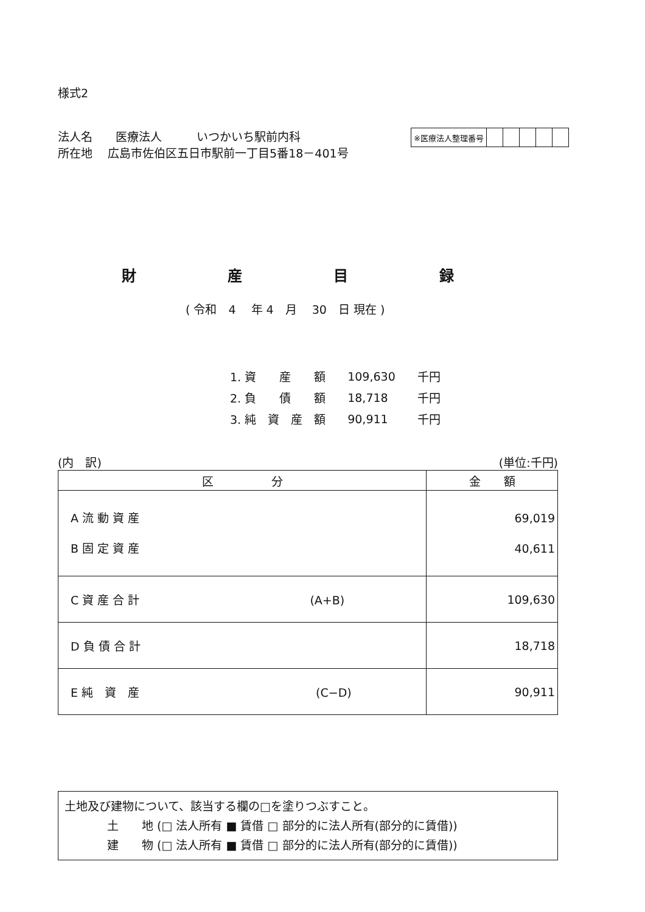様式2
法人名　　医療法人　　　いつかいち駅前内科
所在地　 広島市佐伯区五日市駅前一丁目5番18－401号
| ※医療法人整理番号 | | | | | |
財産目録
( 令和　4　 年 4　月　 30　日 現在 )
| 1. 資 産 額 | 109,630 | 千円 |
| 2. 負 債 額 | 18,718 | 千円 |
| 3. 純 資 産 額 | 90,911 | 千円 |
(内　訳) (単位:千円)
| 区 分 | 金 額 |
| --- | --- |
| A 流 動 資 産 B 固 定 資 産 | 69,019 40,611 |
| C 資 産 合 計 (A+B) | 109,630 |
| D 負 債 合 計 | 18,718 |
| E 純 資 産 (C−D) | 90,911 |
土地及び建物について、該当する欄の□を塗りつぶすこと。
土　　地 (□ 法人所有 ■ 賃借 □ 部分的に法人所有(部分的に賃借))
建　　物 (□ 法人所有 ■ 賃借 □ 部分的に法人所有(部分的に賃借))